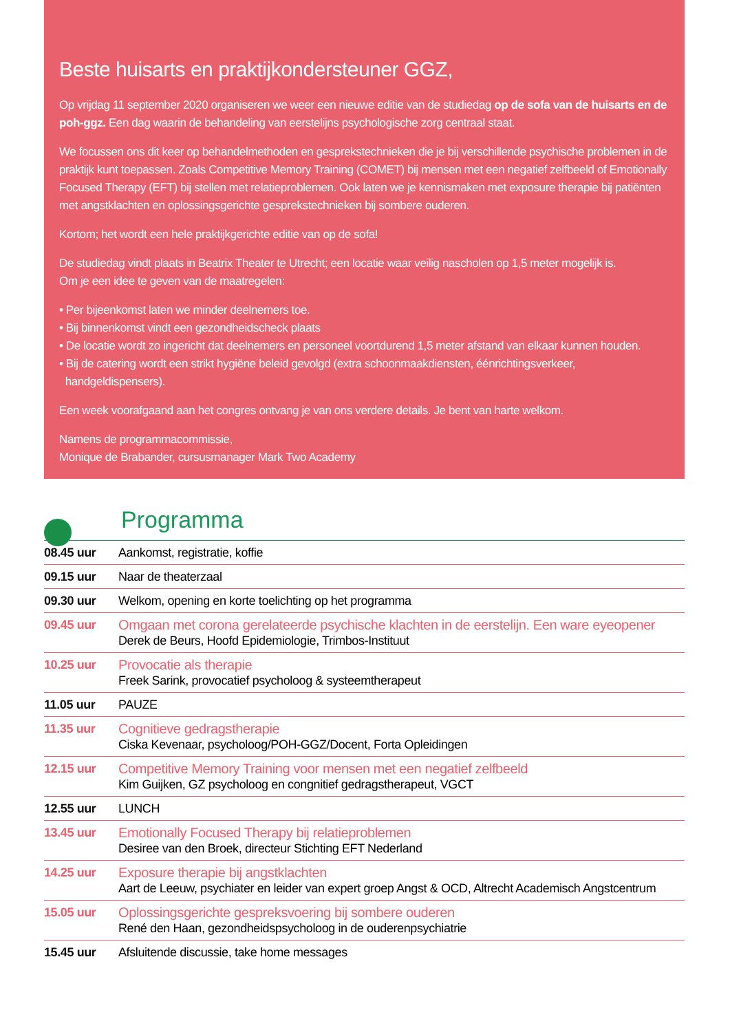Beste huisarts en praktijkondersteuner GGZ,
Op vrijdag 11 september 2020 organiseren we weer een nieuwe editie van de studiedag op de sofa van de huisarts en de poh-ggz. Een dag waarin de behandeling van eerstelijns psychologische zorg centraal staat.
We focussen ons dit keer op behandelmethoden en gesprekstechnieken die je bij verschillende psychische problemen in de praktijk kunt toepassen. Zoals Competitive Memory Training (COMET) bij mensen met een negatief zelfbeeld of Emotionally Focused Therapy (EFT) bij stellen met relatieproblemen. Ook laten we je kennismaken met exposure therapie bij patiënten met angstklachten en oplossingsgerichte gesprekstechnieken bij sombere ouderen.
Kortom; het wordt een hele praktijkgerichte editie van op de sofa!
De studiedag vindt plaats in Beatrix Theater te Utrecht; een locatie waar veilig nascholen op 1,5 meter mogelijk is.
Om je een idee te geven van de maatregelen:
• Per bijeenkomst laten we minder deelnemers toe.
• Bij binnenkomst vindt een gezondheidscheck plaats
• De locatie wordt zo ingericht dat deelnemers en personeel voortdurend 1,5 meter afstand van elkaar kunnen houden.
• Bij de catering wordt een strikt hygiëne beleid gevolgd (extra schoonmaakdiensten, éénrichtingsverkeer,
handgeldispensers).
Een week voorafgaand aan het congres ontvang je van ons verdere details. Je bent van harte welkom.
Namens de programmacommissie,
Monique de Brabander, cursusmanager Mark Two Academy
Programma
| 08.45 uur | Aankomst, registratie, koffie |
| 09.15 uur | Naar de theaterzaal |
| 09.30 uur | Welkom, opening en korte toelichting op het programma |
| 09.45 uur | Omgaan met corona gerelateerde psychische klachten in de eerstelijn. Een ware eyeopener Derek de Beurs, Hoofd Epidemiologie, Trimbos-Instituut |
| 10.25 uur | Provocatie als therapie Freek Sarink, provocatief psycholoog & systeemtherapeut |
| 11.05 uur | PAUZE |
| 11.35 uur | Cognitieve gedragstherapie Ciska Kevenaar, psycholoog/POH-GGZ/Docent, Forta Opleidingen |
| 12.15 uur | Competitive Memory Training voor mensen met een negatief zelfbeeld Kim Guijken, GZ psycholoog en congnitief gedragstherapeut, VGCT |
| 12.55 uur | LUNCH |
| 13.45 uur | Emotionally Focused Therapy bij relatieproblemen Desiree van den Broek, directeur Stichting EFT Nederland |
| 14.25 uur | Exposure therapie bij angstklachten Aart de Leeuw, psychiater en leider van expert groep Angst & OCD, Altrecht Academisch Angstcentrum |
| 15.05 uur | Oplossingsgerichte gespreksvoering bij sombere ouderen René den Haan, gezondheidspsycholoog in de ouderenpsychiatrie |
| 15.45 uur | Afsluitende discussie, take home messages |